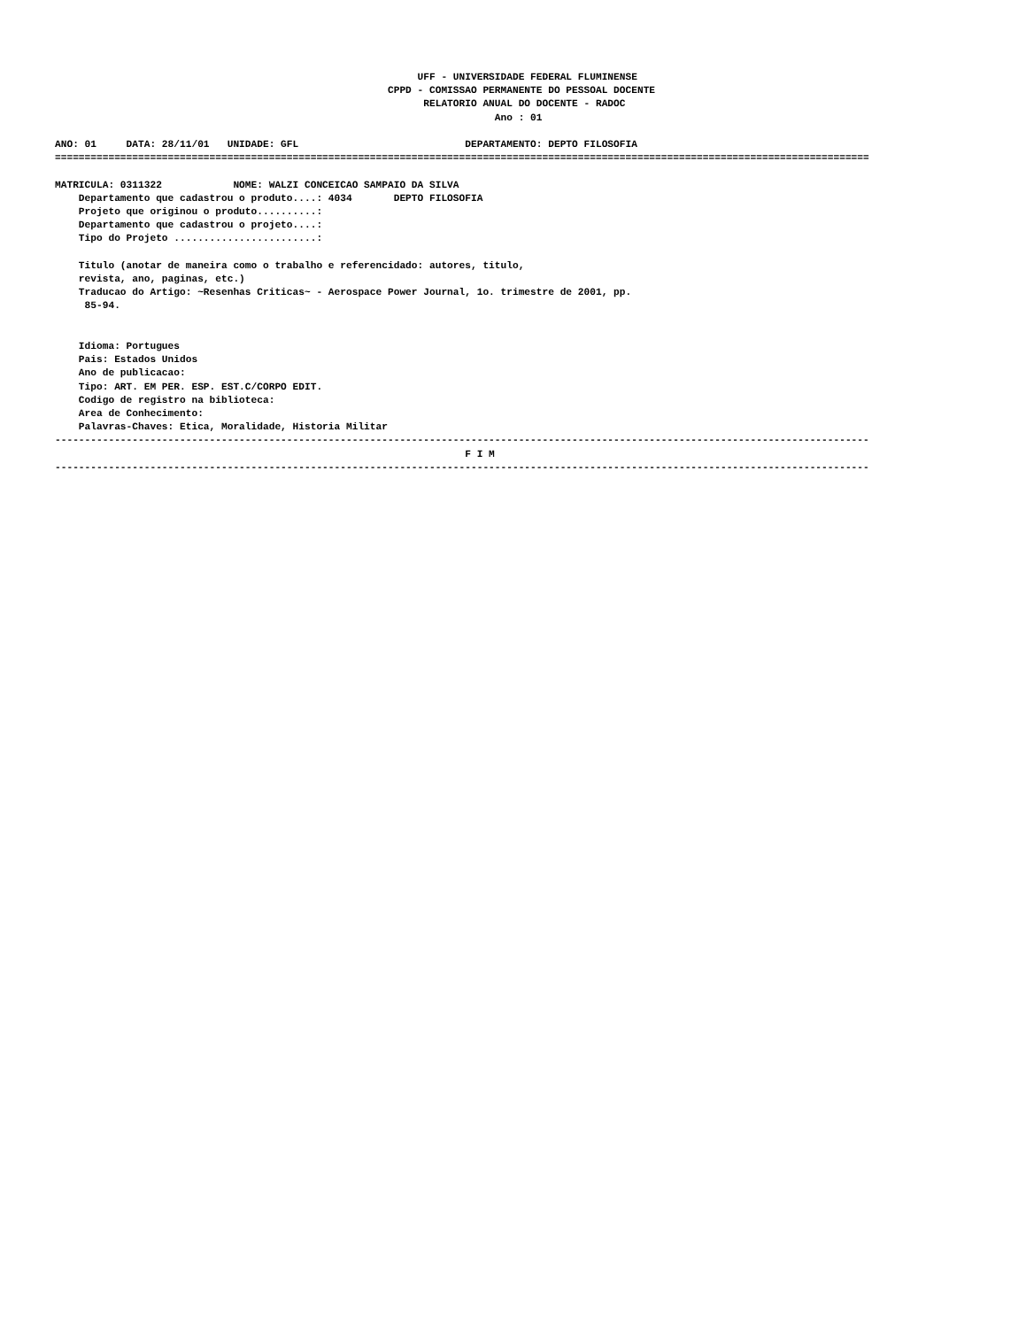UFF - UNIVERSIDADE FEDERAL FLUMINENSE
                                                        CPPD - COMISSAO PERMANENTE DO PESSOAL DOCENTE
                                                              RELATORIO ANUAL DO DOCENTE - RADOC
                                                                          Ano : 01

ANO: 01     DATA: 28/11/01   UNIDADE: GFL                            DEPARTAMENTO: DEPTO FILOSOFIA
=========================================================================================================================================

MATRICULA: 0311322            NOME: WALZI CONCEICAO SAMPAIO DA SILVA
    Departamento que cadastrou o produto....: 4034       DEPTO FILOSOFIA
    Projeto que originou o produto..........:
    Departamento que cadastrou o projeto....:
    Tipo do Projeto ........................:

    Titulo (anotar de maneira como o trabalho e referencidado: autores, titulo,
    revista, ano, paginas, etc.)
    Traducao do Artigo: ~Resenhas Criticas~ - Aerospace Power Journal, 1o. trimestre de 2001, pp.
     85-94.


    Idioma: Portugues
    Pais: Estados Unidos
    Ano de publicacao:
    Tipo: ART. EM PER. ESP. EST.C/CORPO EDIT.
    Codigo de registro na biblioteca:
    Area de Conhecimento:
    Palavras-Chaves: Etica, Moralidade, Historia Militar
-----------------------------------------------------------------------------------------------------------------------------------------
                                                                     F I M
-----------------------------------------------------------------------------------------------------------------------------------------